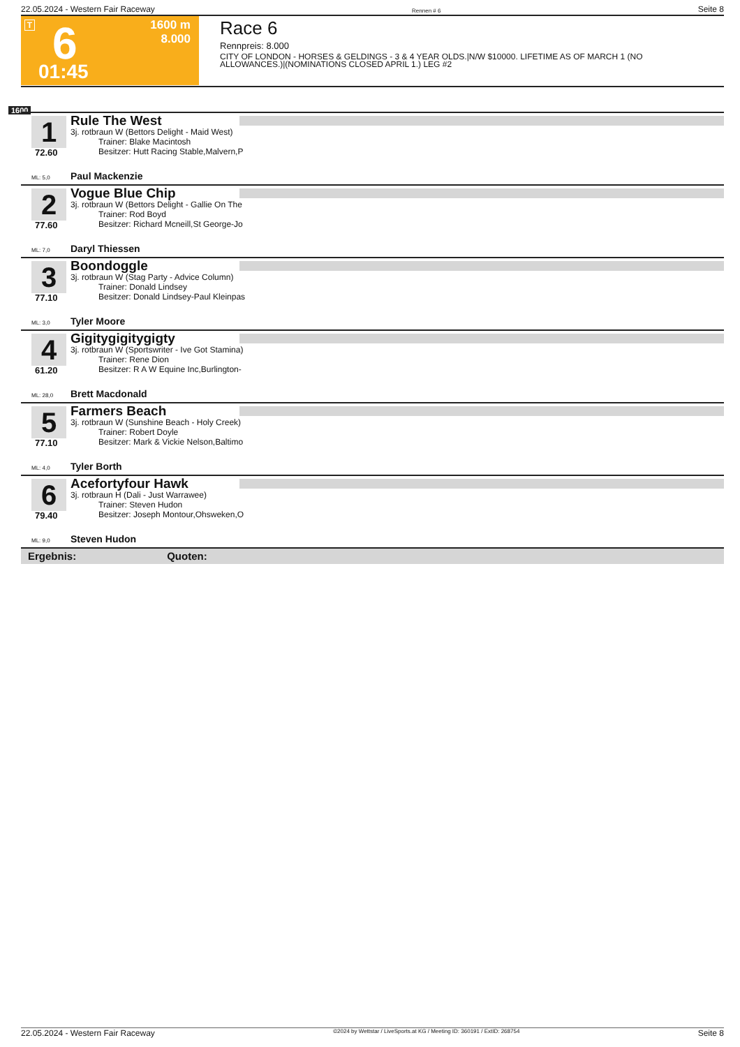22.05.2024 - Western Fair Raceway Rennen # 6 Seite 8
T 6 1600 m
8.000
01:45
Race 6
Rennpreis: 8.000
CITY OF LONDON - HORSES & GELDINGS - 3 & 4 YEAR OLDS.|N/W $10000. LIFETIME AS OF MARCH 1 (NO
ALLOWANCES.)|(NOMINATIONS CLOSED APRIL 1.) LEG #2
1600
1
72.60
Rule The West
3j. rotbraun W (Bettors Delight - Maid West)
Trainer: Blake Macintosh
Besitzer: Hutt Racing Stable,Malvern,P
ML: 5,0 Paul Mackenzie
2
77.60
Vogue Blue Chip
3j. rotbraun W (Bettors Delight - Gallie On The
Trainer: Rod Boyd
Besitzer: Richard Mcneill,St George-Jo
ML: 7,0 Daryl Thiessen
3
77.10
Boondoggle
3j. rotbraun W (Stag Party - Advice Column)
Trainer: Donald Lindsey
Besitzer: Donald Lindsey-Paul Kleinpas
ML: 3,0 Tyler Moore
4
61.20
Gigitygigitygigty
3j. rotbraun W (Sportswriter - Ive Got Stamina)
Trainer: Rene Dion
Besitzer: R A W Equine Inc,Burlington-
ML: 28,0 Brett Macdonald
5
77.10
Farmers Beach
3j. rotbraun W (Sunshine Beach - Holy Creek)
Trainer: Robert Doyle
Besitzer: Mark & Vickie Nelson,Baltimo
ML: 4,0 Tyler Borth
6
79.40
Acefortyfour Hawk
3j. rotbraun H (Dali - Just Warrawee)
Trainer: Steven Hudon
Besitzer: Joseph Montour,Ohsweken,O
ML: 9,0 Steven Hudon
Ergebnis: Quoten:
22.05.2024 - Western Fair Raceway ©2024 by Wettstar / LiveSports.at KG / Meeting ID: 360191 / ExtID: 268754 Seite 8